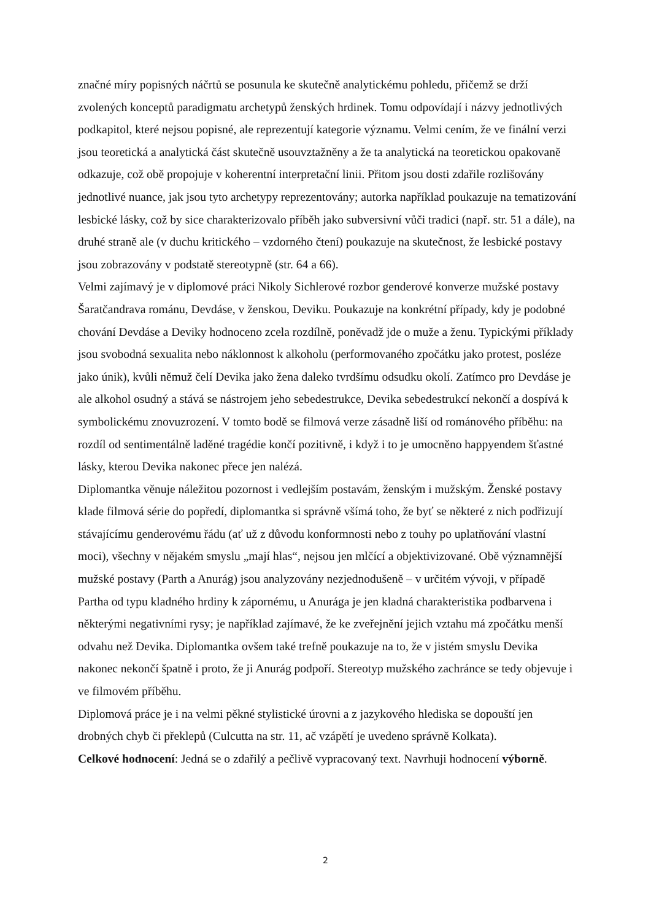značné míry popisných náčrtů se posunula ke skutečně analytickému pohledu, přičemž se drží zvolených konceptů paradigmatu archetypů ženských hrdinek. Tomu odpovídají i názvy jednotlivých podkapitol, které nejsou popisné, ale reprezentují kategorie významu. Velmi cením, že ve finální verzi jsou teoretická a analytická část skutečně usouvztažněny a že ta analytická na teoretickou opakovaně odkazuje, což obě propojuje v koherentní interpretační linii. Přitom jsou dosti zdařile rozlišovány jednotlivé nuance, jak jsou tyto archetypy reprezentovány; autorka například poukazuje na tematizování lesbické lásky, což by sice charakterizovalo příběh jako subversivní vůči tradici (např. str. 51 a dále), na druhé straně ale (v duchu kritického – vzdorného čtení) poukazuje na skutečnost, že lesbické postavy jsou zobrazovány v podstatě stereotypně (str. 64 a 66).
Velmi zajímavý je v diplomové práci Nikoly Sichlerové rozbor genderové konverze mužské postavy Šaratčandrava románu, Devdáse, v ženskou, Deviku. Poukazuje na konkrétní případy, kdy je podobné chování Devdáse a Deviky hodnoceno zcela rozdílně, poněvadž jde o muže a ženu. Typickými příklady jsou svobodná sexualita nebo náklonnost k alkoholu (performovaného zpočátku jako protest, posléze jako únik), kvůli němuž čelí Devika jako žena daleko tvrdšímu odsudku okolí. Zatímco pro Devdáse je ale alkohol osudný a stává se nástrojem jeho sebedestrukce, Devika sebedestrukcí nekončí a dospívá k symbolickému znovuzrození. V tomto bodě se filmová verze zásadně liší od románového příběhu: na rozdíl od sentimentálně laděné tragédie končí pozitivně, i když i to je umocněno happyendem šťastné lásky, kterou Devika nakonec přece jen nalézá.
Diplomantka věnuje náležitou pozornost i vedlejším postavám, ženským i mužským. Ženské postavy klade filmová série do popředí, diplomantka si správně všímá toho, že byť se některé z nich podřizují stávajícímu genderovému řádu (ať už z důvodu konformnosti nebo z touhy po uplatňování vlastní moci), všechny v nějakém smyslu „mají hlas“, nejsou jen mlčící a objektivizované. Obě významnější mužské postavy (Parth a Anurág) jsou analyzovány nezjednodušeně – v určitém vývoji, v případě Partha od typu kladného hrdiny k zápornému, u Anurága je jen kladná charakteristika podbarvena i některými negativními rysy; je například zajímavé, že ke zveřejnění jejich vztahu má zpočátku menší odvahu než Devika. Diplomantka ovšem také trefně poukazuje na to, že v jistém smyslu Devika nakonec nekončí špatně i proto, že ji Anurág podpoří. Stereotyp mužského zachránce se tedy objevuje i ve filmovém příběhu.
Diplomová práce je i na velmi pěkné stylistické úrovni a z jazykového hlediska se dopouští jen drobných chyb či překlepů (Culcutta na str. 11, ač vzápětí je uvedeno správně Kolkata).
Celkové hodnocení: Jedná se o zdařilý a pečlivě vypracovaný text. Navrhuji hodnocení výborně.
2